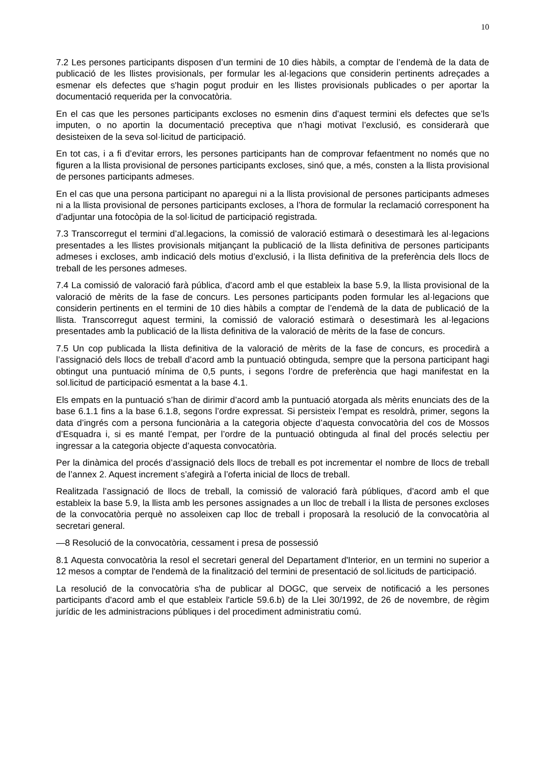10
7.2 Les persones participants disposen d’un termini de 10 dies hàbils, a comptar de l’endemà de la data de publicació de les llistes provisionals, per formular les al·legacions que considerin pertinents adreçades a esmenar els defectes que s'hagin pogut produir en les llistes provisionals publicades o per aportar la documentació requerida per la convocatòria.
En el cas que les persones participants excloses no esmenin dins d’aquest termini els defectes que se’ls imputen, o no aportin la documentació preceptiva que n’hagi motivat l’exclusió, es considerarà que desisteixen de la seva sol·licitud de participació.
En tot cas, i a fi d’evitar errors, les persones participants han de comprovar fefaentment no només que no figuren a la llista provisional de persones participants excloses, sinó que, a més, consten a la llista provisional de persones participants admeses.
En el cas que una persona participant no aparegui ni a la llista provisional de persones participants admeses ni a la llista provisional de persones participants excloses, a l’hora de formular la reclamació corresponent ha d’adjuntar una fotocòpia de la sol·licitud de participació registrada.
7.3 Transcorregut el termini d’al.legacions, la comissió de valoració estimarà o desestimarà les al·legacions presentades a les llistes provisionals mitjançant la publicació de la llista definitiva de persones participants admeses i excloses, amb indicació dels motius d’exclusió, i la llista definitiva de la preferència dels llocs de treball de les persones admeses.
7.4 La comissió de valoració farà pública, d’acord amb el que estableix la base 5.9, la llista provisional de la valoració de mèrits de la fase de concurs. Les persones participants poden formular les al·legacions que considerin pertinents en el termini de 10 dies hàbils a comptar de l’endemà de la data de publicació de la llista. Transcorregut aquest termini, la comissió de valoració estimarà o desestimarà les al·legacions presentades amb la publicació de la llista definitiva de la valoració de mèrits de la fase de concurs.
7.5 Un cop publicada la llista definitiva de la valoració de mèrits de la fase de concurs, es procedirà a l’assignació dels llocs de treball d’acord amb la puntuació obtinguda, sempre que la persona participant hagi obtingut una puntuació mínima de 0,5 punts, i segons l’ordre de preferència que hagi manifestat en la sol.licitud de participació esmentat a la base 4.1.
Els empats en la puntuació s’han de dirimir d’acord amb la puntuació atorgada als mèrits enunciats des de la base 6.1.1 fins a la base 6.1.8, segons l’ordre expressat. Si persisteix l’empat es resoldrà, primer, segons la data d’ingrés com a persona funcionària a la categoria objecte d’aquesta convocatòria del cos de Mossos d’Esquadra i, si es manté l’empat, per l’ordre de la puntuació obtinguda al final del procés selectiu per ingressar a la categoria objecte d’aquesta convocatòria.
Per la dinàmica del procés d’assignació dels llocs de treball es pot incrementar el nombre de llocs de treball de l’annex 2. Aquest increment s’afegirà a l’oferta inicial de llocs de treball.
Realitzada l’assignació de llocs de treball, la comissió de valoració farà públiques, d’acord amb el que estableix la base 5.9, la llista amb les persones assignades a un lloc de treball i la llista de persones excloses de la convocatòria perquè no assoleixen cap lloc de treball i proposarà la resolució de la convocatòria al secretari general.
—8 Resolució de la convocatòria, cessament i presa de possessió
8.1 Aquesta convocatòria la resol el secretari general del Departament d'Interior, en un termini no superior a 12 mesos a comptar de l'endemà de la finalització del termini de presentació de sol.licituds de participació.
La resolució de la convocatòria s'ha de publicar al DOGC, que serveix de notificació a les persones participants d'acord amb el que estableix l'article 59.6.b) de la Llei 30/1992, de 26 de novembre, de règim jurídic de les administracions públiques i del procediment administratiu comú.